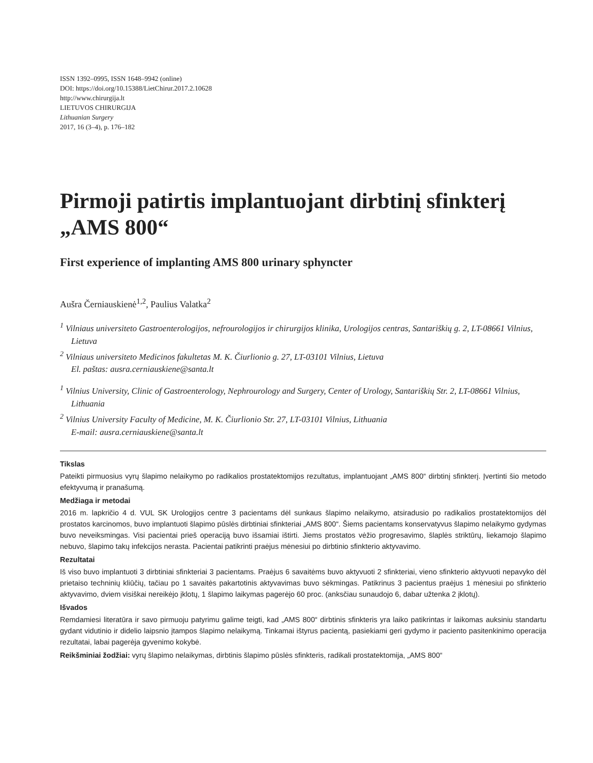ISSN 1392–0995, ISSN 1648–9942 (online)
DOI: https://doi.org/10.15388/LietChirur.2017.2.10628
http://www.chirurgija.lt
LIETUVOS CHIRURGIJA
Lithuanian Surgery
2017, 16 (3–4), p. 176–182
Pirmoji patirtis implantuojant dirbtinį sfinkterį „AMS 800“
First experience of implanting AMS 800 urinary sphyncter
Aušra Černiauskienė<sup>1,2</sup>, Paulius Valatka<sup>2</sup>
<sup>1</sup> Vilniaus universiteto Gastroenterologijos, nefrourologijos ir chirurgijos klinika, Urologijos centras, Santariškių g. 2, LT-08661 Vilnius, Lietuva
<sup>2</sup> Vilniaus universiteto Medicinos fakultetas M. K. Čiurlionio g. 27, LT-03101 Vilnius, Lietuva
El. paštas: ausra.cerniauskiene@santa.lt
<sup>1</sup> Vilnius University, Clinic of Gastroenterology, Nephrourology and Surgery, Center of Urology, Santariškių Str. 2, LT-08661 Vilnius, Lithuania
<sup>2</sup> Vilnius University Faculty of Medicine, M. K. Čiurlionio Str. 27, LT-03101 Vilnius, Lithuania
E-mail: ausra.cerniauskiene@santa.lt
Tikslas
Pateikti pirmuosius vyrų šlapimo nelaikymo po radikalios prostatektomijos rezultatus, implantuojant „AMS 800“ dirbtinį sfinkterį. Įvertinti šio metodo efektyvumą ir pranašumą.
Medžiaga ir metodai
2016 m. lapkričio 4 d. VUL SK Urologijos centre 3 pacientams dėl sunkaus šlapimo nelaikymo, atsiradusio po radikalios prostatektomijos dėl prostatos karcinomos, buvo implantuoti šlapimo pūslės dirbtiniai sfinkteriai „AMS 800“. Šiems pacientams konservatyvus šlapimo nelaikymo gydymas buvo neveiksmingas. Visi pacientai prieš operaciją buvo išsamiai ištirti. Jiems prostatos vėžio progresavimo, šlaplės striktūrų, liekamojo šlapimo nebuvo, šlapimo takų infekcijos nerasta. Pacientai patikrinti praėjus mėnesiui po dirbtinio sfinkterio aktyvavimo.
Rezultatai
Iš viso buvo implantuoti 3 dirbtiniai sfinkteriai 3 pacientams. Praėjus 6 savaitėms buvo aktyvuoti 2 sfinkteriai, vieno sfinkterio aktyvuoti nepavyko dėl prietaiso techninių kliūčių, tačiau po 1 savaitės pakartotinis aktyvavimas buvo sėkmingas. Patikrinus 3 pacientus praėjus 1 mėnesiui po sfinkterio aktyvavimo, dviem visiškai nereikėjo įklotų, 1 šlapimo laikymas pagerėjo 60 proc. (anksčiau sunaudojo 6, dabar užtenka 2 įklotų).
Išvados
Remdamiesi literatūra ir savo pirmuoju patyrimu galime teigti, kad „AMS 800“ dirbtinis sfinkteris yra laiko patikrintas ir laikomas auksiniu standartu gydant vidutinio ir didelio laipsnio įtampos šlapimo nelaikymą. Tinkamai ištyrus pacientą, pasiekiami geri gydymo ir paciento pasitenkinimo operacija rezultatai, labai pagerėja gyvenimo kokybė.
Reikšminiai žodžiai: vyrų šlapimo nelaikymas, dirbtinis šlapimo pūslės sfinkteris, radikali prostatektomija, „AMS 800“